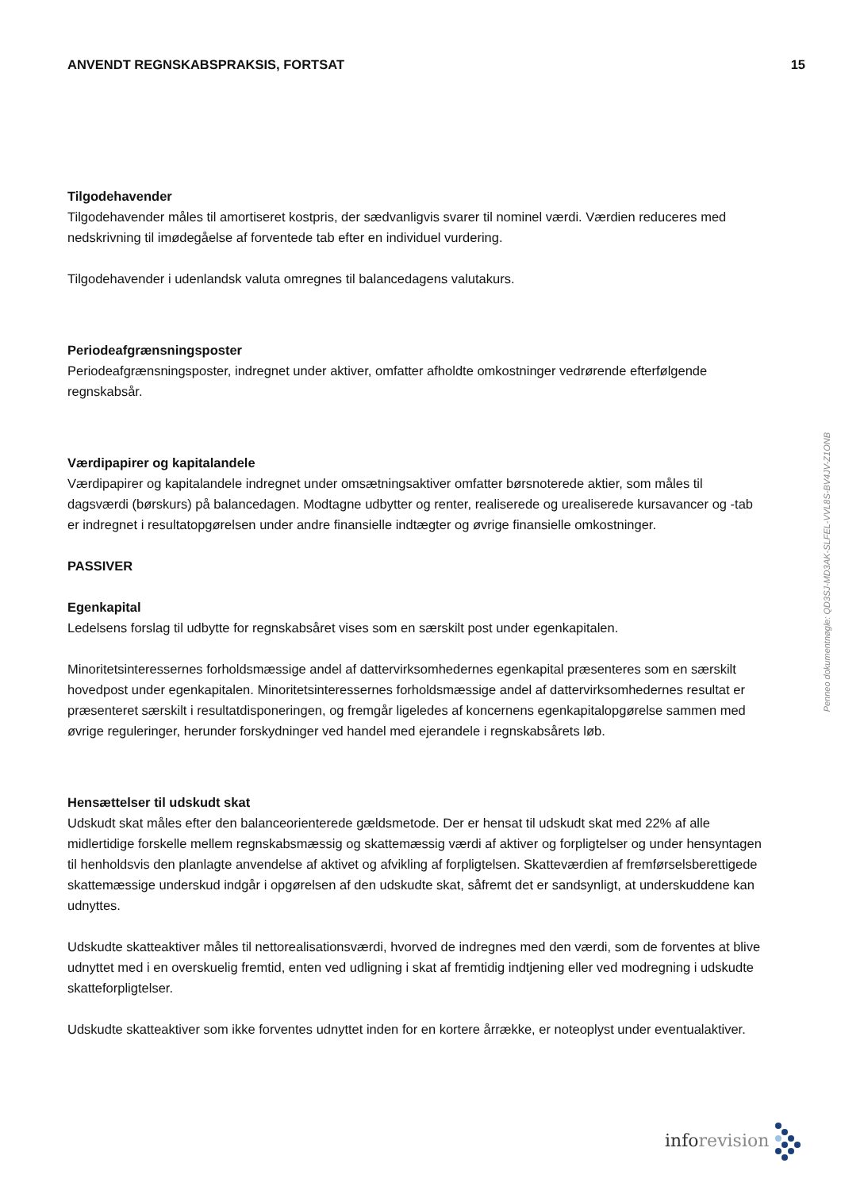ANVENDT REGNSKABSPRAKSIS, FORTSAT 15
Tilgodehavender
Tilgodehavender måles til amortiseret kostpris, der sædvanligvis svarer til nominel værdi. Værdien reduceres med nedskrivning til imødegåelse af forventede tab efter en individuel vurdering.
Tilgodehavender i udenlandsk valuta omregnes til balancedagens valutakurs.
Periodeafgrænsningsposter
Periodeafgrænsningsposter, indregnet under aktiver, omfatter afholdte omkostninger vedrørende efterfølgende regnskabsår.
Værdipapirer og kapitalandele
Værdipapirer og kapitalandele indregnet under omsætningsaktiver omfatter børsnoterede aktier, som måles til dagsværdi (børskurs) på balancedagen. Modtagne udbytter og renter, realiserede og urealiserede kursavancer og -tab er indregnet i resultatopgørelsen under andre finansielle indtægter og øvrige finansielle omkostninger.
PASSIVER
Egenkapital
Ledelsens forslag til udbytte for regnskabsåret vises som en særskilt post under egenkapitalen.
Minoritetsinteressernes forholdsmæssige andel af dattervirksomhedernes egenkapital præsenteres som en særskilt hovedpost under egenkapitalen. Minoritetsinteressernes forholdsmæssige andel af dattervirksomhedernes resultat er præsenteret særskilt i resultatdisponeringen, og fremgår ligeledes af koncernens egenkapitalopgørelse sammen med øvrige reguleringer, herunder forskydninger ved handel med ejerandele i regnskabsårets løb.
Hensættelser til udskudt skat
Udskudt skat måles efter den balanceorienterede gældsmetode. Der er hensat til udskudt skat med 22% af alle midlertidige forskelle mellem regnskabsmæssig og skattemæssig værdi af aktiver og forpligtelser og under hensyntagen til henholdsvis den planlagte anvendelse af aktivet og afvikling af forpligtelsen. Skatteværdien af fremførselsberettigede skattemæssige underskud indgår i opgørelsen af den udskudte skat, såfremt det er sandsynligt, at underskuddene kan udnyttes.
Udskudte skatteaktiver måles til nettorealisationsværdi, hvorved de indregnes med den værdi, som de forventes at blive udnyttet med i en overskuelig fremtid, enten ved udligning i skat af fremtidig indtjening eller ved modregning i udskudte skatteforpligtelser.
Udskudte skatteaktiver som ikke forventes udnyttet inden for en kortere årrække, er noteoplyst under eventualaktiver.
Penneo dokumentnøgle: QD3SJ-MD3AK-SLFEL-VVL8S-BV4JV-Z1ONB
info revision